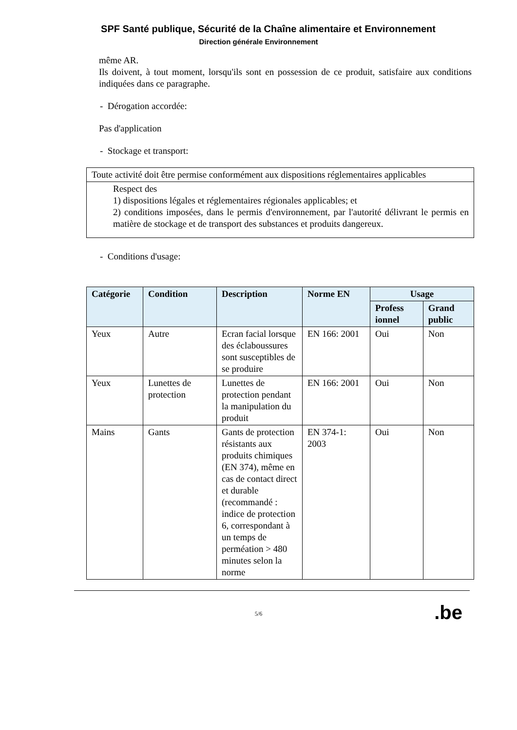SPF Santé publique, Sécurité de la Chaîne alimentaire et Environnement
Direction générale Environnement
même AR.
Ils doivent, à tout moment, lorsqu'ils sont en possession de ce produit, satisfaire aux conditions indiquées dans ce paragraphe.
- Dérogation accordée:
Pas d'application
- Stockage et transport:
| Toute activité doit être permise conformément aux dispositions réglementaires applicables |
| Respect des 1) dispositions légales et réglementaires régionales applicables; et 2) conditions imposées, dans le permis d'environnement, par l'autorité délivrant le permis en matière de stockage et de transport des substances et produits dangereux. |
- Conditions d'usage:
| Catégorie | Condition | Description | Norme EN | Usage | |
| --- | --- | --- | --- | --- | --- |
| | | | | Profess ionnel | Grand public |
| Yeux | Autre | Ecran facial lorsque des éclaboussures sont susceptibles de se produire | EN 166: 2001 | Oui | Non |
| Yeux | Lunettes de protection | Lunettes de protection pendant la manipulation du produit | EN 166: 2001 | Oui | Non |
| Mains | Gants | Gants de protection résistants aux produits chimiques (EN 374), même en cas de contact direct et durable (recommandé : indice de protection 6, correspondant à un temps de perméation > 480 minutes selon la norme | EN 374-1: 2003 | Oui | Non |
.be
5/6